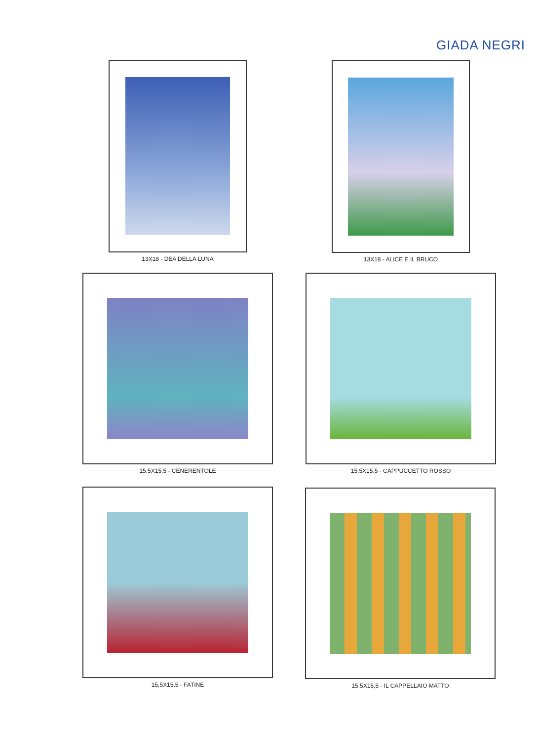GIADA NEGRI
13X18 - DEA DELLA LUNA 13X18 - ALICE E IL BRUCO
15,5X15,5 - CENERENTOLE 15,5X15,5 - CAPPUCCETTO ROSSO
15,5X15,5 - FATINE 15,5X15,5 - IL CAPPELLAIO MATTO